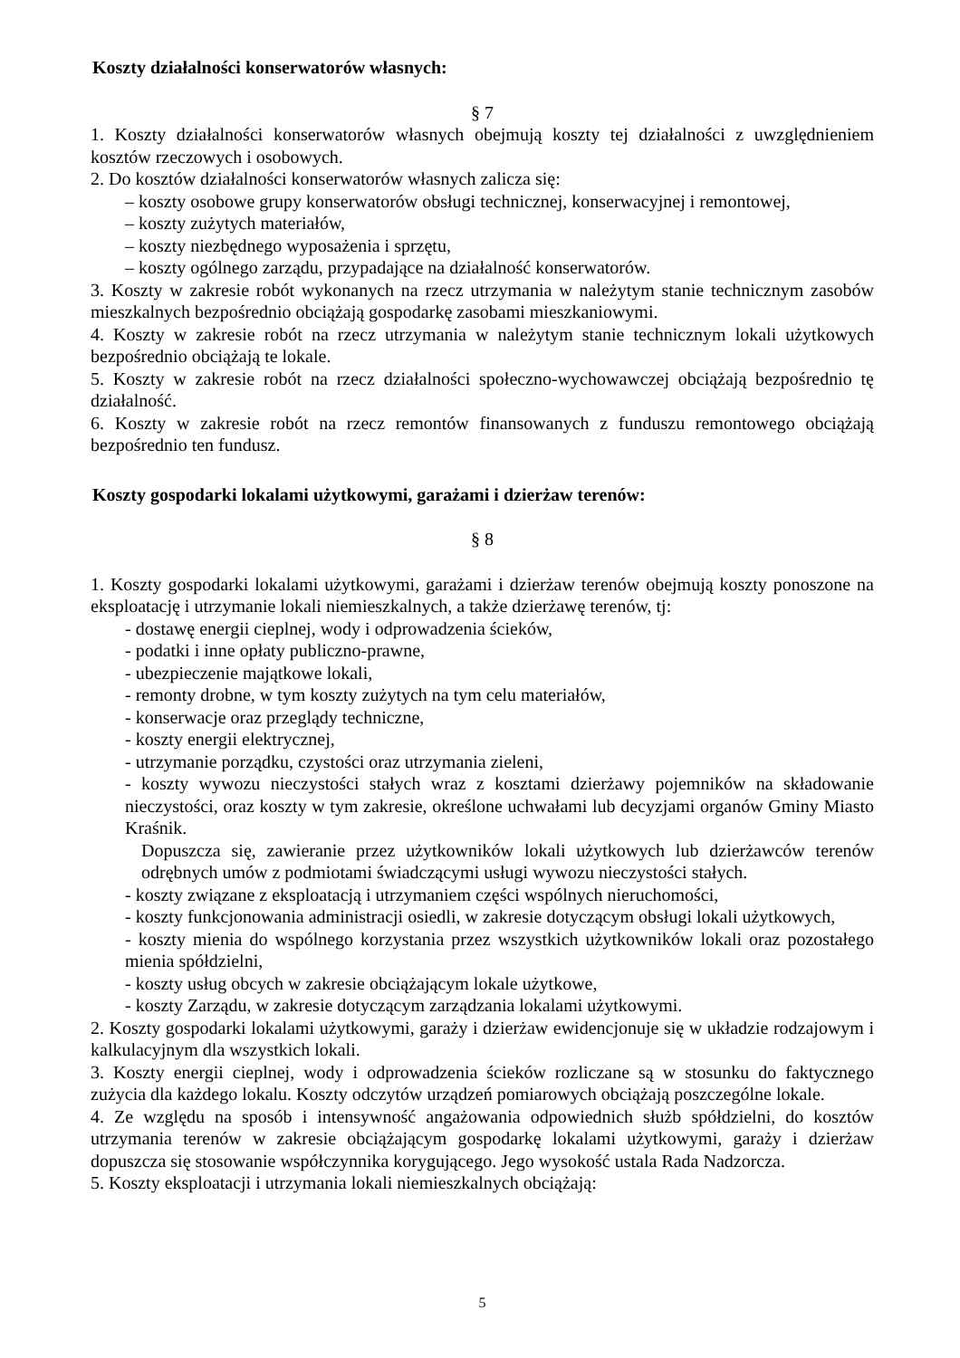Koszty działalności konserwatorów własnych:
§ 7
1. Koszty działalności konserwatorów własnych obejmują koszty tej działalności z uwzględnieniem kosztów rzeczowych i osobowych.
2. Do kosztów działalności konserwatorów własnych zalicza się:
– koszty osobowe grupy konserwatorów obsługi technicznej, konserwacyjnej i remontowej,
– koszty zużytych materiałów,
– koszty niezbędnego wyposażenia i sprzętu,
– koszty ogólnego zarządu, przypadające na działalność konserwatorów.
3. Koszty w zakresie robót wykonanych na rzecz utrzymania w należytym stanie technicznym zasobów mieszkalnych bezpośrednio obciążają gospodarkę zasobami mieszkaniowymi.
4. Koszty w zakresie robót na rzecz utrzymania w należytym stanie technicznym lokali użytkowych bezpośrednio obciążają te lokale.
5. Koszty w zakresie robót na rzecz działalności społeczno-wychowawczej obciążają bezpośrednio tę działalność.
6. Koszty w zakresie robót na rzecz remontów finansowanych z funduszu remontowego obciążają bezpośrednio ten fundusz.
Koszty gospodarki lokalami użytkowymi, garażami i dzierżaw terenów:
§ 8
1. Koszty gospodarki lokalami użytkowymi, garażami i dzierżaw terenów obejmują koszty ponoszone na eksploatację i utrzymanie lokali niemieszkalnych, a także dzierżawę terenów, tj:
- dostawę energii cieplnej, wody i odprowadzenia ścieków,
- podatki i inne opłaty publiczno-prawne,
- ubezpieczenie majątkowe lokali,
- remonty drobne, w tym koszty zużytych na tym celu materiałów,
- konserwacje oraz przeglądy techniczne,
- koszty energii elektrycznej,
- utrzymanie porządku, czystości oraz utrzymania zieleni,
- koszty wywozu nieczystości stałych wraz z kosztami dzierżawy pojemników na składowanie nieczystości, oraz koszty w tym zakresie, określone uchwałami lub decyzjami organów Gminy Miasto Kraśnik.
Dopuszcza się, zawieranie przez użytkowników lokali użytkowych lub dzierżawców terenów odrębnych umów z podmiotami świadczącymi usługi wywozu nieczystości stałych.
- koszty związane z eksploatacją i utrzymaniem części wspólnych nieruchomości,
- koszty funkcjonowania administracji osiedli, w zakresie dotyczącym obsługi lokali użytkowych,
- koszty mienia do wspólnego korzystania przez wszystkich użytkowników lokali oraz pozostałego mienia spółdzielni,
- koszty usług obcych w zakresie obciążającym lokale użytkowe,
- koszty Zarządu, w zakresie dotyczącym zarządzania lokalami użytkowymi.
2. Koszty gospodarki lokalami użytkowymi, garaży i dzierżaw ewidencjonuje się w układzie rodzajowym i kalkulacyjnym dla wszystkich lokali.
3. Koszty energii cieplnej, wody i odprowadzenia ścieków rozliczane są w stosunku do faktycznego zużycia dla każdego lokalu. Koszty odczytów urządzeń pomiarowych obciążają poszczególne lokale.
4. Ze względu na sposób i intensywność angażowania odpowiednich służb spółdzielni, do kosztów utrzymania terenów w zakresie obciążającym gospodarkę lokalami użytkowymi, garaży i dzierżaw dopuszcza się stosowanie współczynnika korygującego. Jego wysokość ustala Rada Nadzorcza.
5. Koszty eksploatacji i utrzymania lokali niemieszkalnych obciążają:
5